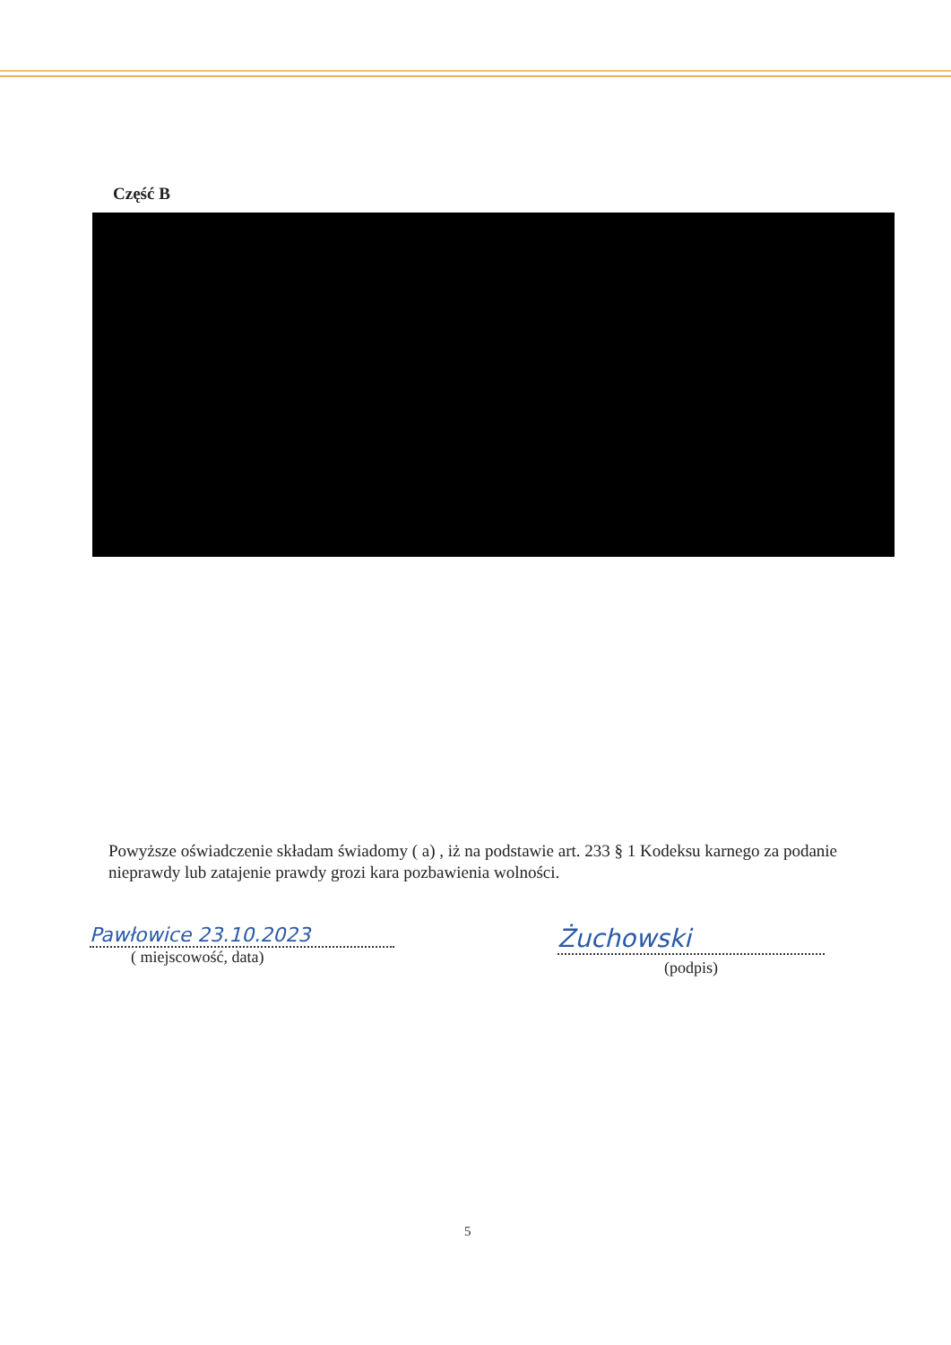Część B
Powyższe oświadczenie składam świadomy ( a) , iż na podstawie art. 233 § 1 Kodeksu karnego za podanie nieprawdy lub zatajenie prawdy grozi kara pozbawienia wolności.
Pawłowice 23.10.2023
( miejscowość, data)
Żuchowski
(podpis)
5